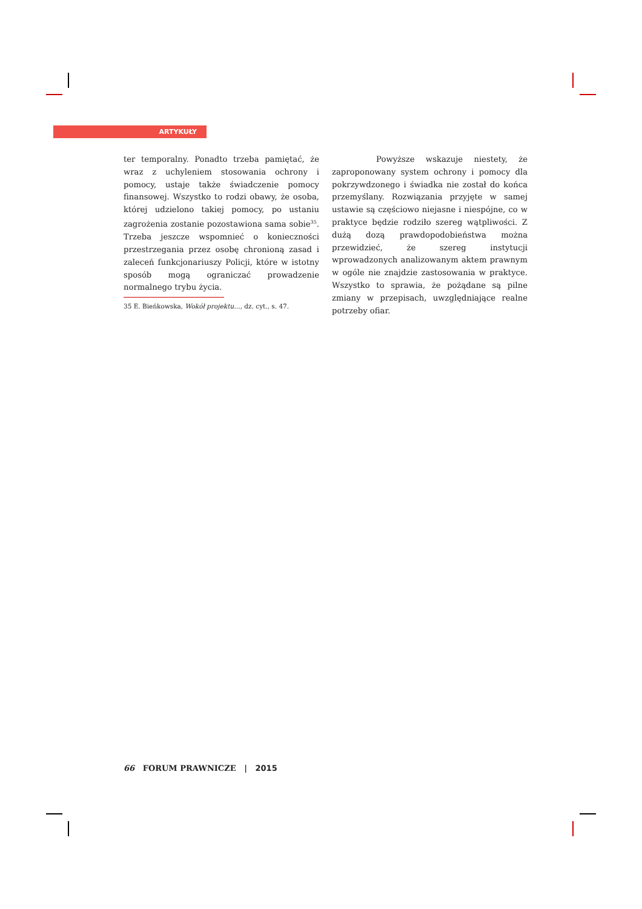ARTYKUŁY
ter temporalny. Ponadto trzeba pamiętać, że wraz z uchyleniem stosowania ochrony i pomocy, ustaje także świadczenie pomocy finansowej. Wszystko to rodzi obawy, że osoba, której udzielono takiej pomocy, po ustaniu zagrożenia zostanie pozostawiona sama sobie<sup>35</sup>. Trzeba jeszcze wspomnieć o konieczności przestrzegania przez osobę chronioną zasad i zaleceń funkcjonariuszy Policji, które w istotny sposób mogą ograniczać prowadzenie normalnego trybu życia.
Powyższe wskazuje niestety, że zaproponowany system ochrony i pomocy dla pokrzywdzonego i świadka nie został do końca przemyślany. Rozwiązania przyjęte w samej ustawie są częściowo niejasne i niespójne, co w praktyce będzie rodziło szereg wątpliwości. Z dużą dozą prawdopodobieństwa można przewidzieć, że szereg instytucji wprowadzonych analizowanym aktem prawnym w ogóle nie znajdzie zastosowania w praktyce. Wszystko to sprawia, że pożądane są pilne zmiany w przepisach, uwzględniające realne potrzeby ofiar.
35 E. Bieńkowska, Wokół projektu…, dz. cyt., s. 47.
66 FORUM PRAWNICZE | 2015